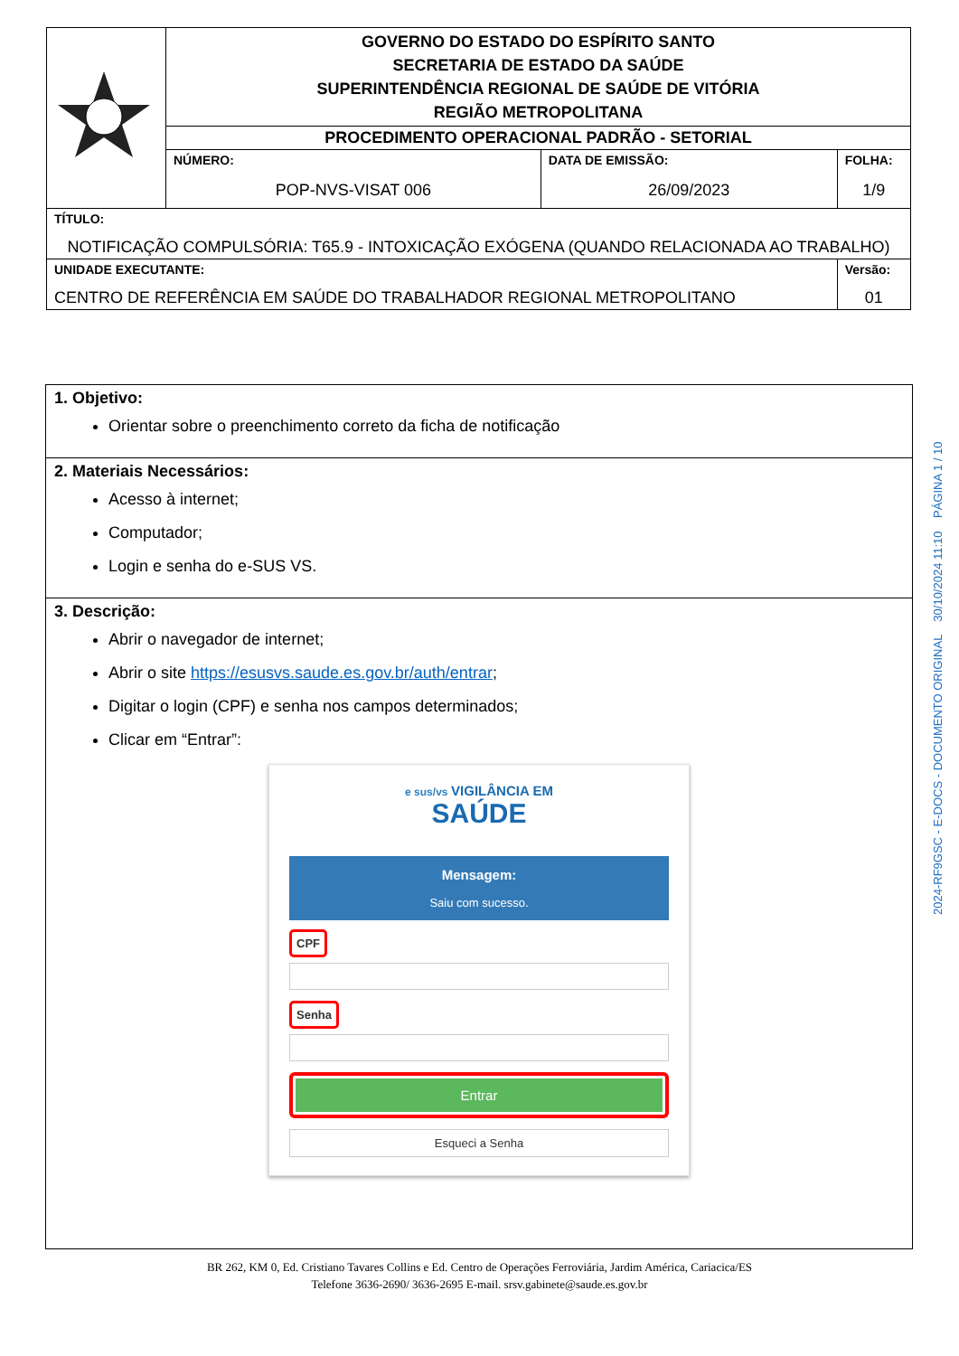| | GOVERNO DO ESTADO DO ESPÍRITO SANTO SECRETARIA DE ESTADO DA SAÚDE SUPERINTENDÊNCIA REGIONAL DE SAÚDE DE VITÓRIA REGIÃO METROPOLITANA | | |
| | PROCEDIMENTO OPERACIONAL PADRÃO - SETORIAL | | |
| | NÚMERO: POP-NVS-VISAT 006 | DATA DE EMISSÃO: 26/09/2023 | FOLHA: 1/9 |
| TÍTULO: NOTIFICAÇÃO COMPULSÓRIA: T65.9 - INTOXICAÇÃO EXÓGENA (QUANDO RELACIONADA AO TRABALHO) | | | |
| UNIDADE EXECUTANTE: CENTRO DE REFERÊNCIA EM SAÚDE DO TRABALHADOR REGIONAL METROPOLITANO | | | Versão: 01 |
1. Objetivo:
Orientar sobre o preenchimento correto da ficha de notificação
2. Materiais Necessários:
Acesso à internet;
Computador;
Login e senha do e-SUS VS.
3. Descrição:
Abrir o navegador de internet;
Abrir o site https://esusvs.saude.es.gov.br/auth/entrar;
Digitar o login (CPF) e senha nos campos determinados;
Clicar em “Entrar”:
e sus/vs VIGILÂNCIA EM
SAÚDE
Mensagem:
Saiu com sucesso.
CPF
Senha
Entrar
Esqueci a Senha
2024-RF9GSC - E-DOCS - DOCUMENTO ORIGINAL 30/10/2024 11:10 PÁGINA 1 / 10
BR 262, KM 0, Ed. Cristiano Tavares Collins e Ed. Centro de Operações Ferroviária, Jardim América, Cariacica/ES
Telefone 3636-2690/ 3636-2695 E-mail. srsv.gabinete@saude.es.gov.br